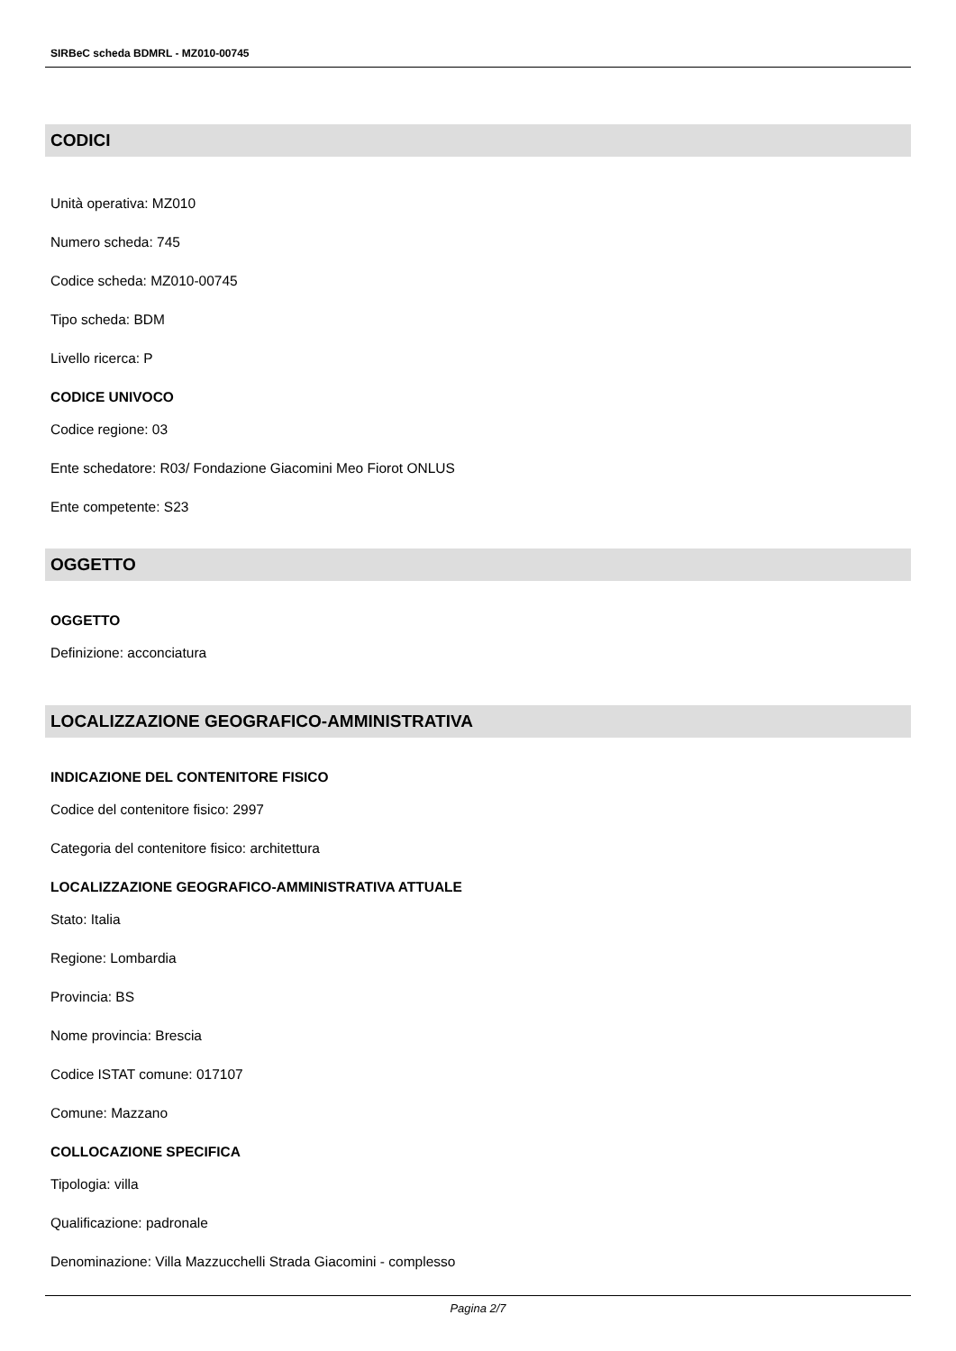SIRBeC scheda BDMRL - MZ010-00745
CODICI
Unità operativa: MZ010
Numero scheda: 745
Codice scheda: MZ010-00745
Tipo scheda: BDM
Livello ricerca: P
CODICE UNIVOCO
Codice regione: 03
Ente schedatore: R03/ Fondazione Giacomini Meo Fiorot ONLUS
Ente competente: S23
OGGETTO
OGGETTO
Definizione: acconciatura
LOCALIZZAZIONE GEOGRAFICO-AMMINISTRATIVA
INDICAZIONE DEL CONTENITORE FISICO
Codice del contenitore fisico: 2997
Categoria del contenitore fisico: architettura
LOCALIZZAZIONE GEOGRAFICO-AMMINISTRATIVA ATTUALE
Stato: Italia
Regione: Lombardia
Provincia: BS
Nome provincia: Brescia
Codice ISTAT comune: 017107
Comune: Mazzano
COLLOCAZIONE SPECIFICA
Tipologia: villa
Qualificazione: padronale
Denominazione: Villa Mazzucchelli Strada Giacomini - complesso
Pagina 2/7